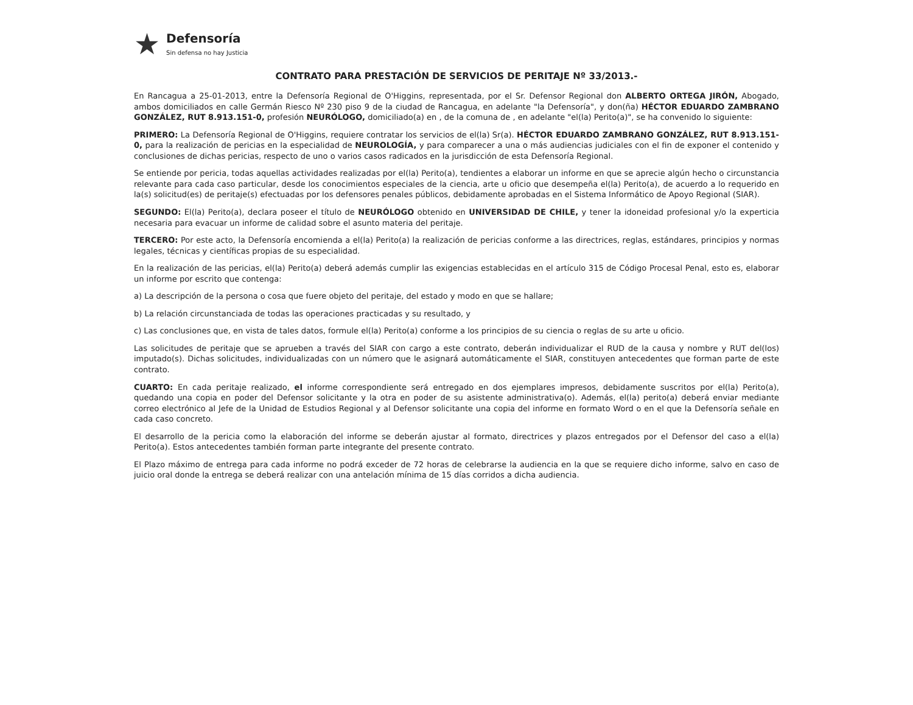★
Defensoría
Sin defensa no hay Justicia
CONTRATO PARA PRESTACIÓN DE SERVICIOS DE PERITAJE Nº 33/2013.-
En Rancagua a 25-01-2013, entre la Defensoría Regional de O'Higgins, representada, por el Sr. Defensor Regional don ALBERTO ORTEGA JIRÓN, Abogado, ambos domiciliados en calle Germán Riesco Nº 230 piso 9 de la ciudad de Rancagua, en adelante "la Defensoría", y don(ña) HÉCTOR EDUARDO ZAMBRANO GONZÁLEZ, RUT 8.913.151-0, profesión NEURÓLOGO, domiciliado(a) en , de la comuna de , en adelante "el(la) Perito(a)", se ha convenido lo siguiente:
PRIMERO: La Defensoría Regional de O'Higgins, requiere contratar los servicios de el(la) Sr(a). HÉCTOR EDUARDO ZAMBRANO GONZÁLEZ, RUT 8.913.151-0, para la realización de pericias en la especialidad de NEUROLOGÍA, y para comparecer a una o más audiencias judiciales con el fin de exponer el contenido y conclusiones de dichas pericias, respecto de uno o varios casos radicados en la jurisdicción de esta Defensoría Regional.
Se entiende por pericia, todas aquellas actividades realizadas por el(la) Perito(a), tendientes a elaborar un informe en que se aprecie algún hecho o circunstancia relevante para cada caso particular, desde los conocimientos especiales de la ciencia, arte u oficio que desempeña el(la) Perito(a), de acuerdo a lo requerido en la(s) solicitud(es) de peritaje(s) efectuadas por los defensores penales públicos, debidamente aprobadas en el Sistema Informático de Apoyo Regional (SIAR).
SEGUNDO: El(la) Perito(a), declara poseer el título de NEURÓLOGO obtenido en UNIVERSIDAD DE CHILE, y tener la idoneidad profesional y/o la experticia necesaria para evacuar un informe de calidad sobre el asunto materia del peritaje.
TERCERO: Por este acto, la Defensoría encomienda a el(la) Perito(a) la realización de pericias conforme a las directrices, reglas, estándares, principios y normas legales, técnicas y científicas propias de su especialidad.
En la realización de las pericias, el(la) Perito(a) deberá además cumplir las exigencias establecidas en el artículo 315 de Código Procesal Penal, esto es, elaborar un informe por escrito que contenga:
a) La descripción de la persona o cosa que fuere objeto del peritaje, del estado y modo en que se hallare;
b) La relación circunstanciada de todas las operaciones practicadas y su resultado, y
c) Las conclusiones que, en vista de tales datos, formule el(la) Perito(a) conforme a los principios de su ciencia o reglas de su arte u oficio.
Las solicitudes de peritaje que se aprueben a través del SIAR con cargo a este contrato, deberán individualizar el RUD de la causa y nombre y RUT del(los) imputado(s). Dichas solicitudes, individualizadas con un número que le asignará automáticamente el SIAR, constituyen antecedentes que forman parte de este contrato.
CUARTO: En cada peritaje realizado, el informe correspondiente será entregado en dos ejemplares impresos, debidamente suscritos por el(la) Perito(a), quedando una copia en poder del Defensor solicitante y la otra en poder de su asistente administrativa(o). Además, el(la) perito(a) deberá enviar mediante correo electrónico al Jefe de la Unidad de Estudios Regional y al Defensor solicitante una copia del informe en formato Word o en el que la Defensoría señale en cada caso concreto.
El desarrollo de la pericia como la elaboración del informe se deberán ajustar al formato, directrices y plazos entregados por el Defensor del caso a el(la) Perito(a). Estos antecedentes también forman parte integrante del presente contrato.
El Plazo máximo de entrega para cada informe no podrá exceder de 72 horas de celebrarse la audiencia en la que se requiere dicho informe, salvo en caso de juicio oral donde la entrega se deberá realizar con una antelación mínima de 15 días corridos a dicha audiencia.